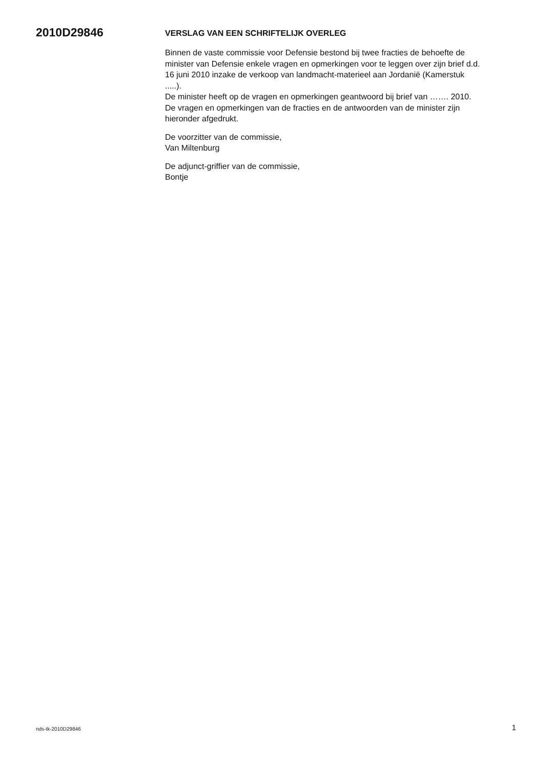2010D29846
VERSLAG VAN EEN SCHRIFTELIJK OVERLEG
Binnen de vaste commissie voor Defensie bestond bij twee fracties de behoefte de minister van Defensie enkele vragen en opmerkingen voor te leggen over zijn brief d.d. 16 juni 2010 inzake de verkoop van landmacht-materieel aan Jordanië (Kamerstuk .....).
De minister heeft op de vragen en opmerkingen geantwoord bij brief van ……. 2010. De vragen en opmerkingen van de fracties en de antwoorden van de minister zijn hieronder afgedrukt.
De voorzitter van de commissie,
Van Miltenburg
De adjunct-griffier van de commissie,
Bontje
nds-tk-2010D29846 1